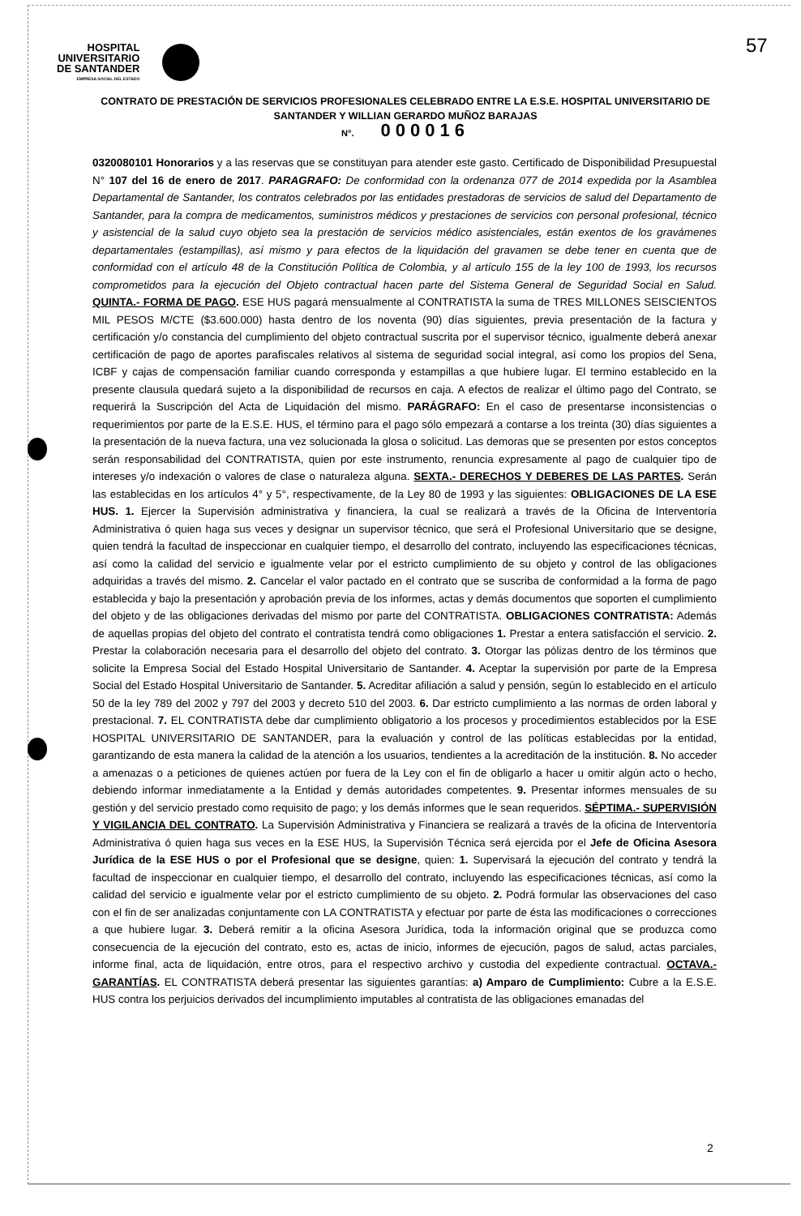HOSPITAL
UNIVERSITARIO
DE SANTANDER
EMPRESA SOCIAL DEL ESTADO
57
CONTRATO DE PRESTACIÓN DE SERVICIOS PROFESIONALES CELEBRADO ENTRE LA E.S.E. HOSPITAL UNIVERSITARIO DE SANTANDER Y WILLIAN GERARDO MUÑOZ BARAJAS
N°. 000016
0320080101 Honorarios y a las reservas que se constituyan para atender este gasto. Certificado de Disponibilidad Presupuestal N° 107 del 16 de enero de 2017. PARAGRAFO: De conformidad con la ordenanza 077 de 2014 expedida por la Asamblea Departamental de Santander, los contratos celebrados por las entidades prestadoras de servicios de salud del Departamento de Santander, para la compra de medicamentos, suministros médicos y prestaciones de servicios con personal profesional, técnico y asistencial de la salud cuyo objeto sea la prestación de servicios médico asistenciales, están exentos de los gravámenes departamentales (estampillas), así mismo y para efectos de la liquidación del gravamen se debe tener en cuenta que de conformidad con el artículo 48 de la Constitución Política de Colombia, y al artículo 155 de la ley 100 de 1993, los recursos comprometidos para la ejecución del Objeto contractual hacen parte del Sistema General de Seguridad Social en Salud. QUINTA.- FORMA DE PAGO. ESE HUS pagará mensualmente al CONTRATISTA la suma de TRES MILLONES SEISCIENTOS MIL PESOS M/CTE ($3.600.000) hasta dentro de los noventa (90) días siguientes, previa presentación de la factura y certificación y/o constancia del cumplimiento del objeto contractual suscrita por el supervisor técnico, igualmente deberá anexar certificación de pago de aportes parafiscales relativos al sistema de seguridad social integral, así como los propios del Sena, ICBF y cajas de compensación familiar cuando corresponda y estampillas a que hubiere lugar. El termino establecido en la presente clausula quedará sujeto a la disponibilidad de recursos en caja. A efectos de realizar el último pago del Contrato, se requerirá la Suscripción del Acta de Liquidación del mismo. PARÁGRAFO: En el caso de presentarse inconsistencias o requerimientos por parte de la E.S.E. HUS, el término para el pago sólo empezará a contarse a los treinta (30) días siguientes a la presentación de la nueva factura, una vez solucionada la glosa o solicitud. Las demoras que se presenten por estos conceptos serán responsabilidad del CONTRATISTA, quien por este instrumento, renuncia expresamente al pago de cualquier tipo de intereses y/o indexación o valores de clase o naturaleza alguna. SEXTA.- DERECHOS Y DEBERES DE LAS PARTES. Serán las establecidas en los artículos 4° y 5°, respectivamente, de la Ley 80 de 1993 y las siguientes: OBLIGACIONES DE LA ESE HUS. 1. Ejercer la Supervisión administrativa y financiera, la cual se realizará a través de la Oficina de Interventoría Administrativa ó quien haga sus veces y designar un supervisor técnico, que será el Profesional Universitario que se designe, quien tendrá la facultad de inspeccionar en cualquier tiempo, el desarrollo del contrato, incluyendo las especificaciones técnicas, así como la calidad del servicio e igualmente velar por el estricto cumplimiento de su objeto y control de las obligaciones adquiridas a través del mismo. 2. Cancelar el valor pactado en el contrato que se suscriba de conformidad a la forma de pago establecida y bajo la presentación y aprobación previa de los informes, actas y demás documentos que soporten el cumplimiento del objeto y de las obligaciones derivadas del mismo por parte del CONTRATISTA. OBLIGACIONES CONTRATISTA: Además de aquellas propias del objeto del contrato el contratista tendrá como obligaciones 1. Prestar a entera satisfacción el servicio. 2. Prestar la colaboración necesaria para el desarrollo del objeto del contrato. 3. Otorgar las pólizas dentro de los términos que solicite la Empresa Social del Estado Hospital Universitario de Santander. 4. Aceptar la supervisión por parte de la Empresa Social del Estado Hospital Universitario de Santander. 5. Acreditar afiliación a salud y pensión, según lo establecido en el artículo 50 de la ley 789 del 2002 y 797 del 2003 y decreto 510 del 2003. 6. Dar estricto cumplimiento a las normas de orden laboral y prestacional. 7. EL CONTRATISTA debe dar cumplimiento obligatorio a los procesos y procedimientos establecidos por la ESE HOSPITAL UNIVERSITARIO DE SANTANDER, para la evaluación y control de las políticas establecidas por la entidad, garantizando de esta manera la calidad de la atención a los usuarios, tendientes a la acreditación de la institución. 8. No acceder a amenazas o a peticiones de quienes actúen por fuera de la Ley con el fin de obligarlo a hacer u omitir algún acto o hecho, debiendo informar inmediatamente a la Entidad y demás autoridades competentes. 9. Presentar informes mensuales de su gestión y del servicio prestado como requisito de pago; y los demás informes que le sean requeridos. SÉPTIMA.- SUPERVISIÓN Y VIGILANCIA DEL CONTRATO. La Supervisión Administrativa y Financiera se realizará a través de la oficina de Interventoría Administrativa ó quien haga sus veces en la ESE HUS, la Supervisión Técnica será ejercida por el Jefe de Oficina Asesora Jurídica de la ESE HUS o por el Profesional que se designe, quien: 1. Supervisará la ejecución del contrato y tendrá la facultad de inspeccionar en cualquier tiempo, el desarrollo del contrato, incluyendo las especificaciones técnicas, así como la calidad del servicio e igualmente velar por el estricto cumplimiento de su objeto. 2. Podrá formular las observaciones del caso con el fin de ser analizadas conjuntamente con LA CONTRATISTA y efectuar por parte de ésta las modificaciones o correcciones a que hubiere lugar. 3. Deberá remitir a la oficina Asesora Jurídica, toda la información original que se produzca como consecuencia de la ejecución del contrato, esto es, actas de inicio, informes de ejecución, pagos de salud, actas parciales, informe final, acta de liquidación, entre otros, para el respectivo archivo y custodia del expediente contractual. OCTAVA.- GARANTÍAS. EL CONTRATISTA deberá presentar las siguientes garantías: a) Amparo de Cumplimiento: Cubre a la E.S.E. HUS contra los perjuicios derivados del incumplimiento imputables al contratista de las obligaciones emanadas del
2